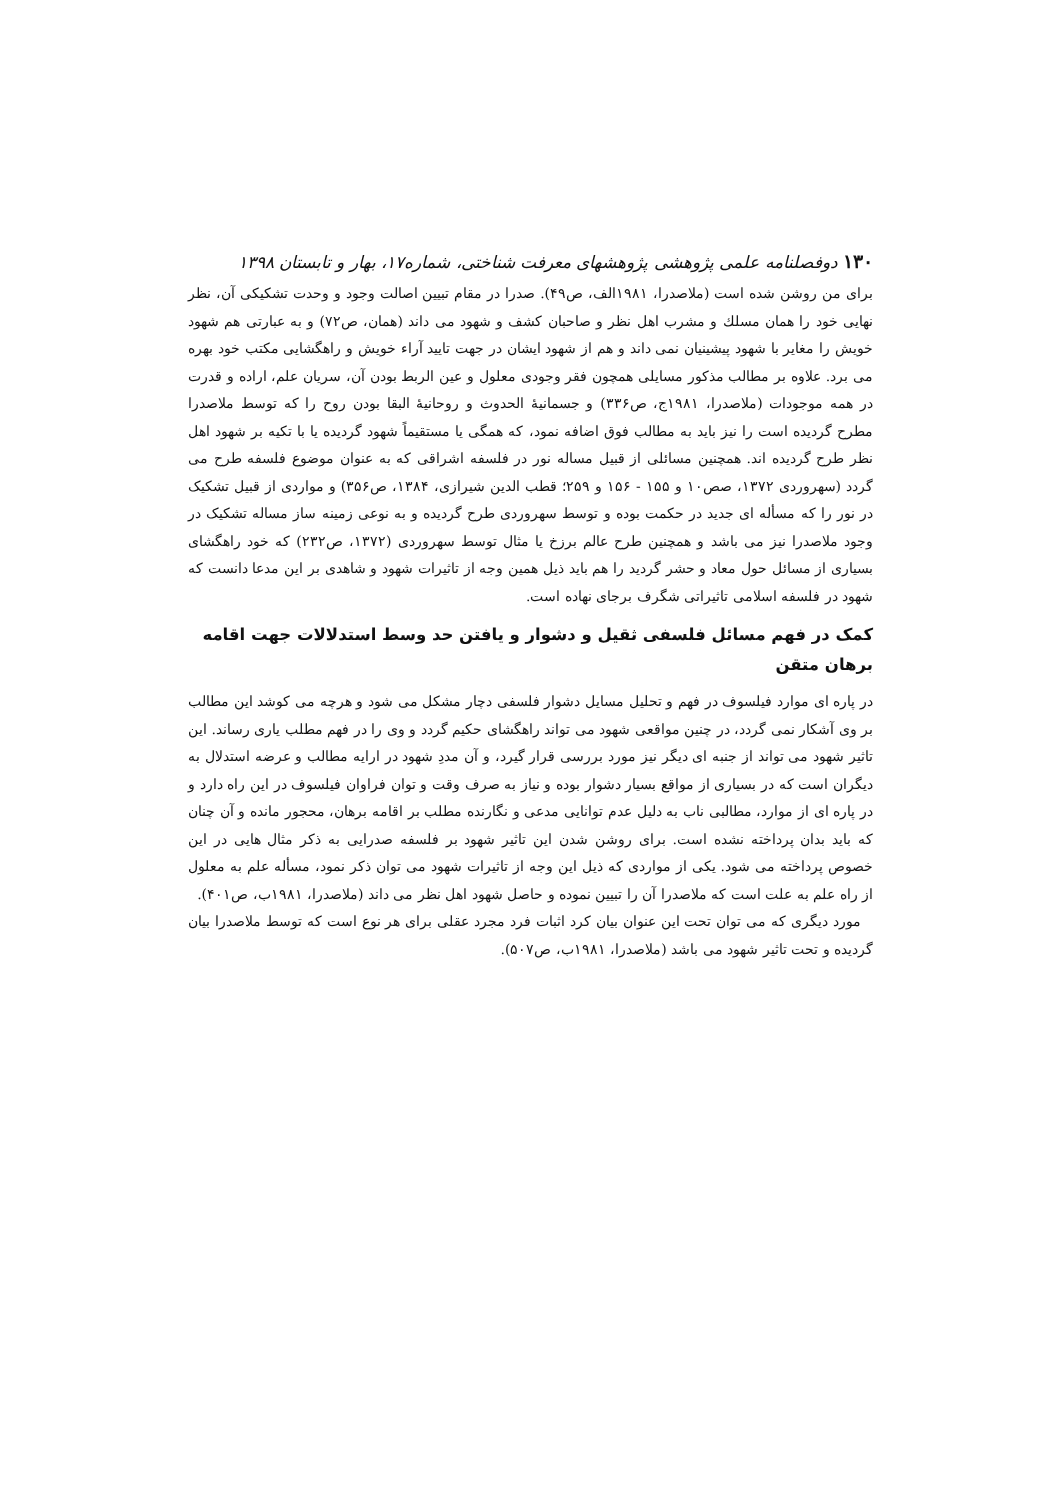۱۳۰ دوفصلنامه علمی پژوهشی پژوهشهای معرفت شناختی، شماره۱۷، بهار و تابستان ۱۳۹۸
برای من روشن شده است (ملاصدرا، ۱۹۸۱الف، ص۴۹). صدرا در مقام تبیین اصالت وجود و وحدت تشکیکی آن، نظر نهایی خود را همان مسلك و مشرب اهل نظر و صاحبان کشف و شهود می داند (همان، ص۷۲) و به عبارتی هم شهود خویش را مغایر با شهود پیشینیان نمی داند و هم از شهود ایشان در جهت تایید آراء خویش و راهگشایی مکتب خود بهره می برد. علاوه بر مطالب مذکور مسایلی همچون فقر وجودی معلول و عین الربط بودن آن، سریان علم، اراده و قدرت در همه موجودات (ملاصدرا، ۱۹۸۱ج، ص۳۳۶) و جسمانیهٔ الحدوث و روحانیهٔ البقا بودن روح را که توسط ملاصدرا مطرح گردیده است را نیز باید به مطالب فوق اضافه نمود، که همگی یا مستقیماً شهود گردیده یا با تکیه بر شهود اهل نظر طرح گردیده اند. همچنین مسائلی از قبیل مساله نور در فلسفه اشراقی که به عنوان موضوع فلسفه طرح می گردد (سهروردی ۱۳۷۲، صص۱۰ و ۱۵۵ - ۱۵۶ و ۲۵۹؛ قطب الدین شیرازی، ۱۳۸۴، ص۳۵۶) و مواردی از قبیل تشکیک در نور را که مسأله ای جدید در حکمت بوده و توسط سهروردی طرح گردیده و به نوعی زمینه ساز مساله تشکیک در وجود ملاصدرا نیز می باشد و همچنین طرح عالم برزخ یا مثال توسط سهروردی (۱۳۷۲، ص۲۳۲) که خود راهگشای بسیاری از مسائل حول معاد و حشر گردید را هم باید ذیل همین وجه از تاثیرات شهود و شاهدی بر این مدعا دانست که شهود در فلسفه اسلامی تاثیراتی شگرف برجای نهاده است.
کمک در فهم مسائل فلسفی ثقیل و دشوار و یافتن حد وسط استدلالات جهت اقامه برهان متقن
در پاره ای موارد فیلسوف در فهم و تحلیل مسایل دشوار فلسفی دچار مشکل می شود و هرچه می کوشد این مطالب بر وی آشکار نمی گردد، در چنین مواقعی شهود می تواند راهگشای حکیم گردد و وی را در فهم مطلب یاری رساند. این تاثیر شهود می تواند از جنبه ای دیگر نیز مورد بررسی قرار گیرد، و آن مددِ شهود در ارایه مطالب و عرضه استدلال به دیگران است که در بسیاری از مواقع بسیار دشوار بوده و نیاز به صرف وقت و توان فراوان فیلسوف در این راه دارد و در پاره ای از موارد، مطالبی ناب به دلیل عدم توانایی مدعی و نگارنده مطلب بر اقامه برهان، محجور مانده و آن چنان که باید بدان پرداخته نشده است. برای روشن شدن این تاثیر شهود بر فلسفه صدرایی به ذکر مثال هایی در این خصوص پرداخته می شود. یکی از مواردی که ذیل این وجه از تاثیرات شهود می توان ذکر نمود، مسأله علم به معلول از راه علم به علت است که ملاصدرا آن را تبیین نموده و حاصل شهود اهل نظر می داند (ملاصدرا، ۱۹۸۱ب، ص۴۰۱).
مورد دیگری که می توان تحت این عنوان بیان کرد اثبات فرد مجرد عقلی برای هر نوع است که توسط ملاصدرا بیان گردیده و تحت تاثیر شهود می باشد (ملاصدرا، ۱۹۸۱ب، ص۵۰۷).